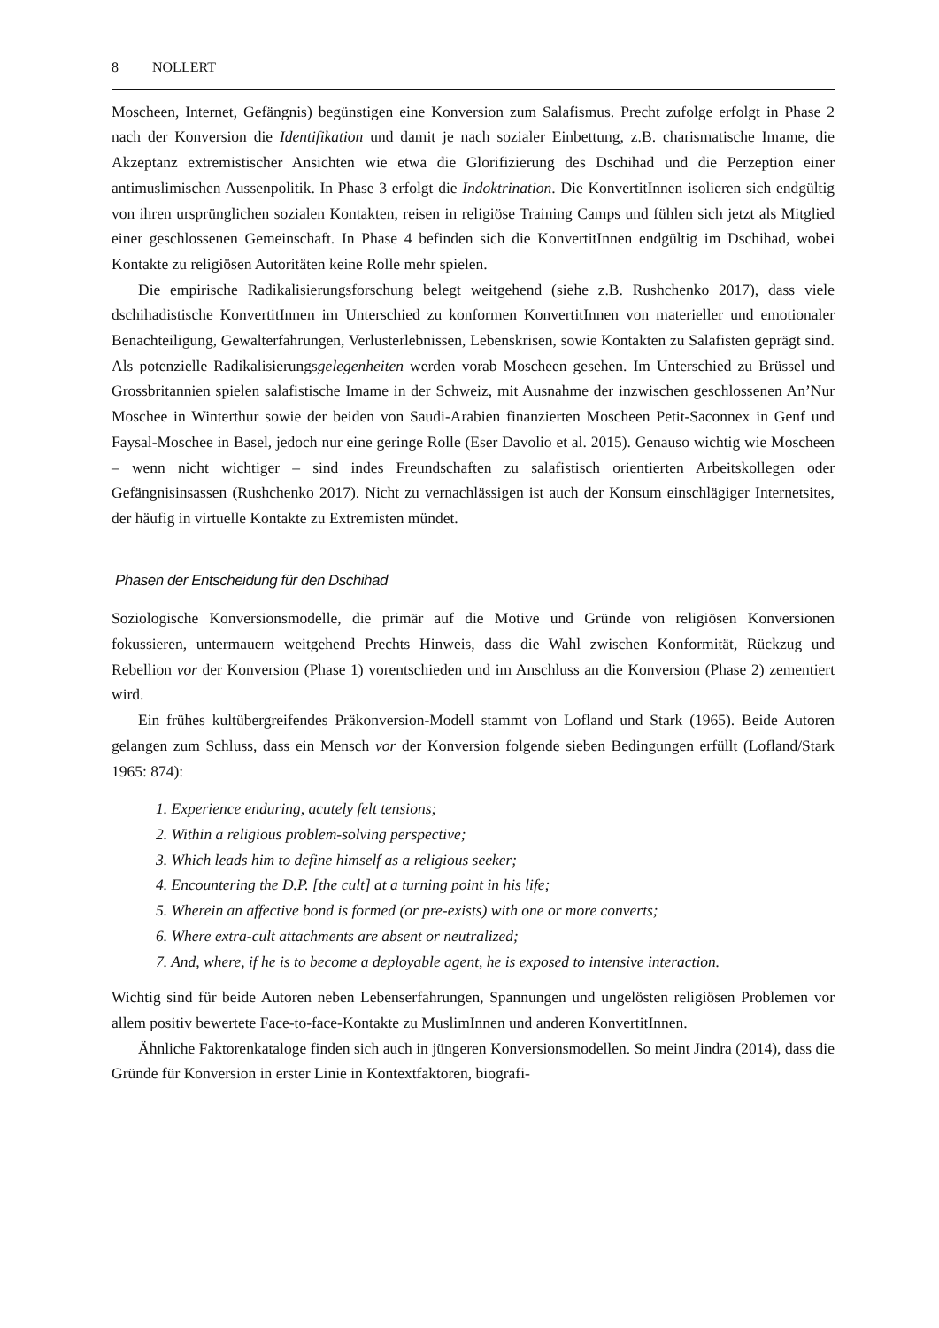8 NOLLERT
Moscheen, Internet, Gefängnis) begünstigen eine Konversion zum Salafismus. Precht zufolge erfolgt in Phase 2 nach der Konversion die Identifikation und damit je nach sozialer Einbettung, z.B. charismatische Imame, die Akzeptanz extremistischer Ansichten wie etwa die Glorifizierung des Dschihad und die Perzeption einer antimuslimischen Aussenpolitik. In Phase 3 erfolgt die Indoktrination. Die KonvertitInnen isolieren sich endgültig von ihren ursprünglichen sozialen Kontakten, reisen in religiöse Training Camps und fühlen sich jetzt als Mitglied einer geschlossenen Gemeinschaft. In Phase 4 befinden sich die KonvertitInnen endgültig im Dschihad, wobei Kontakte zu religiösen Autoritäten keine Rolle mehr spielen.
Die empirische Radikalisierungsforschung belegt weitgehend (siehe z.B. Rushchenko 2017), dass viele dschihadistische KonvertitInnen im Unterschied zu konformen KonvertitInnen von materieller und emotionaler Benachteiligung, Gewalterfahrungen, Verlusterlebnissen, Lebenskrisen, sowie Kontakten zu Salafisten geprägt sind. Als potenzielle Radikalisierungsgelegenheiten werden vorab Moscheen gesehen. Im Unterschied zu Brüssel und Grossbritannien spielen salafistische Imame in der Schweiz, mit Ausnahme der inzwischen geschlossenen An’Nur Moschee in Winterthur sowie der beiden von Saudi-Arabien finanzierten Moscheen Petit-Saconnex in Genf und Faysal-Moschee in Basel, jedoch nur eine geringe Rolle (Eser Davolio et al. 2015). Genauso wichtig wie Moscheen – wenn nicht wichtiger – sind indes Freundschaften zu salafistisch orientierten Arbeitskollegen oder Gefängnisinsassen (Rushchenko 2017). Nicht zu vernachlässigen ist auch der Konsum einschlägiger Internetsites, der häufig in virtuelle Kontakte zu Extremisten mündet.
Phasen der Entscheidung für den Dschihad
Soziologische Konversionsmodelle, die primär auf die Motive und Gründe von religiösen Konversionen fokussieren, untermauern weitgehend Prechts Hinweis, dass die Wahl zwischen Konformität, Rückzug und Rebellion vor der Konversion (Phase 1) vorentschieden und im Anschluss an die Konversion (Phase 2) zementiert wird.
Ein frühes kultübergreifendes Präkonversion-Modell stammt von Lofland und Stark (1965). Beide Autoren gelangen zum Schluss, dass ein Mensch vor der Konversion folgende sieben Bedingungen erfüllt (Lofland/Stark 1965: 874):
1. Experience enduring, acutely felt tensions;
2. Within a religious problem-solving perspective;
3. Which leads him to define himself as a religious seeker;
4. Encountering the D.P. [the cult] at a turning point in his life;
5. Wherein an affective bond is formed (or pre-exists) with one or more converts;
6. Where extra-cult attachments are absent or neutralized;
7. And, where, if he is to become a deployable agent, he is exposed to intensive interaction.
Wichtig sind für beide Autoren neben Lebenserfahrungen, Spannungen und ungelösten religiösen Problemen vor allem positiv bewertete Face-to-face-Kontakte zu MuslimInnen und anderen KonvertitInnen.
Ähnliche Faktorenkataloge finden sich auch in jüngeren Konversionsmodellen. So meint Jindra (2014), dass die Gründe für Konversion in erster Linie in Kontextfaktoren, biografi-